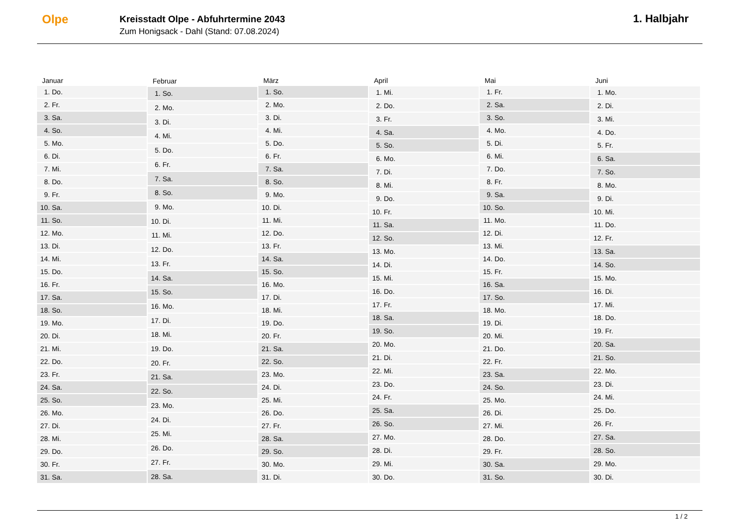Olpe
Kreisstadt Olpe - Abfuhrtermine 2043
Zum Honigsack - Dahl (Stand: 07.08.2024)
1. Halbjahr
| Januar | |
| --- | --- |
| 1. | Do. |
| 2. | Fr. |
| 3. | Sa. |
| 4. | So. |
| 5. | Mo. |
| 6. | Di. |
| 7. | Mi. |
| 8. | Do. |
| 9. | Fr. |
| 10. | Sa. |
| 11. | So. |
| 12. | Mo. |
| 13. | Di. |
| 14. | Mi. |
| 15. | Do. |
| 16. | Fr. |
| 17. | Sa. |
| 18. | So. |
| 19. | Mo. |
| 20. | Di. |
| 21. | Mi. |
| 22. | Do. |
| 23. | Fr. |
| 24. | Sa. |
| 25. | So. |
| 26. | Mo. |
| 27. | Di. |
| 28. | Mi. |
| 29. | Do. |
| 30. | Fr. |
| 31. | Sa. |
| Februar | |
| --- | --- |
| 1. | So. |
| 2. | Mo. |
| 3. | Di. |
| 4. | Mi. |
| 5. | Do. |
| 6. | Fr. |
| 7. | Sa. |
| 8. | So. |
| 9. | Mo. |
| 10. | Di. |
| 11. | Mi. |
| 12. | Do. |
| 13. | Fr. |
| 14. | Sa. |
| 15. | So. |
| 16. | Mo. |
| 17. | Di. |
| 18. | Mi. |
| 19. | Do. |
| 20. | Fr. |
| 21. | Sa. |
| 22. | So. |
| 23. | Mo. |
| 24. | Di. |
| 25. | Mi. |
| 26. | Do. |
| 27. | Fr. |
| 28. | Sa. |
| März | |
| --- | --- |
| 1. | So. |
| 2. | Mo. |
| 3. | Di. |
| 4. | Mi. |
| 5. | Do. |
| 6. | Fr. |
| 7. | Sa. |
| 8. | So. |
| 9. | Mo. |
| 10. | Di. |
| 11. | Mi. |
| 12. | Do. |
| 13. | Fr. |
| 14. | Sa. |
| 15. | So. |
| 16. | Mo. |
| 17. | Di. |
| 18. | Mi. |
| 19. | Do. |
| 20. | Fr. |
| 21. | Sa. |
| 22. | So. |
| 23. | Mo. |
| 24. | Di. |
| 25. | Mi. |
| 26. | Do. |
| 27. | Fr. |
| 28. | Sa. |
| 29. | So. |
| 30. | Mo. |
| 31. | Di. |
| April | |
| --- | --- |
| 1. | Mi. |
| 2. | Do. |
| 3. | Fr. |
| 4. | Sa. |
| 5. | So. |
| 6. | Mo. |
| 7. | Di. |
| 8. | Mi. |
| 9. | Do. |
| 10. | Fr. |
| 11. | Sa. |
| 12. | So. |
| 13. | Mo. |
| 14. | Di. |
| 15. | Mi. |
| 16. | Do. |
| 17. | Fr. |
| 18. | Sa. |
| 19. | So. |
| 20. | Mo. |
| 21. | Di. |
| 22. | Mi. |
| 23. | Do. |
| 24. | Fr. |
| 25. | Sa. |
| 26. | So. |
| 27. | Mo. |
| 28. | Di. |
| 29. | Mi. |
| 30. | Do. |
| Mai | |
| --- | --- |
| 1. | Fr. |
| 2. | Sa. |
| 3. | So. |
| 4. | Mo. |
| 5. | Di. |
| 6. | Mi. |
| 7. | Do. |
| 8. | Fr. |
| 9. | Sa. |
| 10. | So. |
| 11. | Mo. |
| 12. | Di. |
| 13. | Mi. |
| 14. | Do. |
| 15. | Fr. |
| 16. | Sa. |
| 17. | So. |
| 18. | Mo. |
| 19. | Di. |
| 20. | Mi. |
| 21. | Do. |
| 22. | Fr. |
| 23. | Sa. |
| 24. | So. |
| 25. | Mo. |
| 26. | Di. |
| 27. | Mi. |
| 28. | Do. |
| 29. | Fr. |
| 30. | Sa. |
| 31. | So. |
| Juni | |
| --- | --- |
| 1. | Mo. |
| 2. | Di. |
| 3. | Mi. |
| 4. | Do. |
| 5. | Fr. |
| 6. | Sa. |
| 7. | So. |
| 8. | Mo. |
| 9. | Di. |
| 10. | Mi. |
| 11. | Do. |
| 12. | Fr. |
| 13. | Sa. |
| 14. | So. |
| 15. | Mo. |
| 16. | Di. |
| 17. | Mi. |
| 18. | Do. |
| 19. | Fr. |
| 20. | Sa. |
| 21. | So. |
| 22. | Mo. |
| 23. | Di. |
| 24. | Mi. |
| 25. | Do. |
| 26. | Fr. |
| 27. | Sa. |
| 28. | So. |
| 29. | Mo. |
| 30. | Di. |
1 / 2